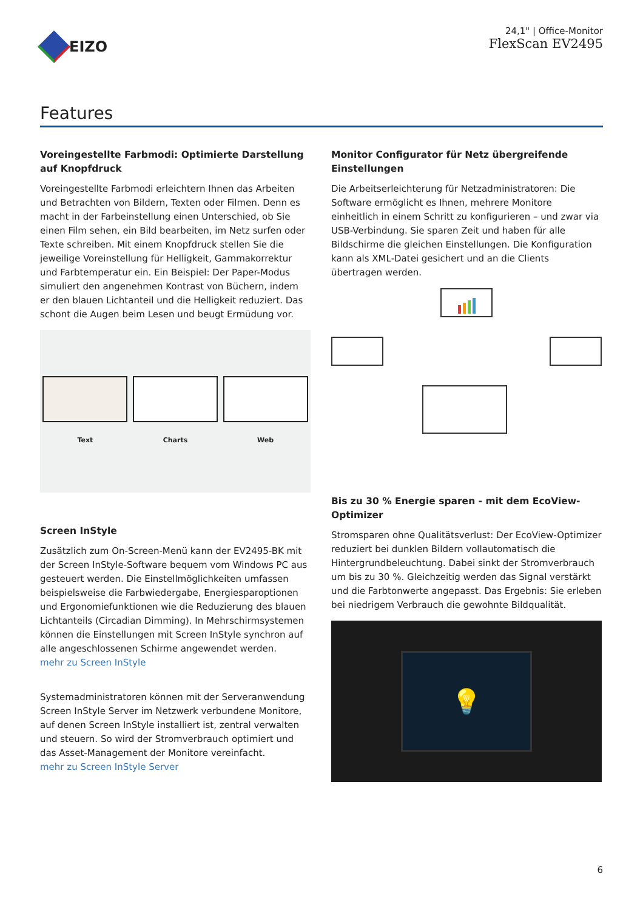EIZO
24,1" | Office-Monitor
FlexScan EV2495
Features
Voreingestellte Farbmodi: Optimierte Darstellung auf Knopfdruck
Voreingestellte Farbmodi erleichtern Ihnen das Arbeiten und Betrachten von Bildern, Texten oder Filmen. Denn es macht in der Farbeinstellung einen Unterschied, ob Sie einen Film sehen, ein Bild bearbeiten, im Netz surfen oder Texte schreiben. Mit einem Knopfdruck stellen Sie die jeweilige Voreinstellung für Helligkeit, Gammakorrektur und Farbtemperatur ein. Ein Beispiel: Der Paper-Modus simuliert den angenehmen Kontrast von Büchern, indem er den blauen Lichtanteil und die Helligkeit reduziert. Das schont die Augen beim Lesen und beugt Ermüdung vor.
Text
Charts
Web
Screen InStyle
Zusätzlich zum On-Screen-Menü kann der EV2495-BK mit der Screen InStyle-Software bequem vom Windows PC aus gesteuert werden. Die Einstellmöglichkeiten umfassen beispielsweise die Farbwiedergabe, Energiesparoptionen und Ergonomiefunktionen wie die Reduzierung des blauen Lichtanteils (Circadian Dimming). In Mehrschirmsystemen können die Einstellungen mit Screen InStyle synchron auf alle angeschlossenen Schirme angewendet werden.
mehr zu Screen InStyle
Systemadministratoren können mit der Serveranwendung Screen InStyle Server im Netzwerk verbundene Monitore, auf denen Screen InStyle installiert ist, zentral verwalten und steuern. So wird der Stromverbrauch optimiert und das Asset-Management der Monitore vereinfacht.
mehr zu Screen InStyle Server
Monitor Configurator für Netz übergreifende Einstellungen
Die Arbeitserleichterung für Netzadministratoren: Die Software ermöglicht es Ihnen, mehrere Monitore einheitlich in einem Schritt zu konfigurieren – und zwar via USB-Verbindung. Sie sparen Zeit und haben für alle Bildschirme die gleichen Einstellungen. Die Konfiguration kann als XML-Datei gesichert und an die Clients übertragen werden.
Bis zu 30 % Energie sparen - mit dem EcoView-Optimizer
Stromsparen ohne Qualitätsverlust: Der EcoView-Optimizer reduziert bei dunklen Bildern vollautomatisch die Hintergrundbeleuchtung. Dabei sinkt der Stromverbrauch um bis zu 30 %. Gleichzeitig werden das Signal verstärkt und die Farbtonwerte angepasst. Das Ergebnis: Sie erleben bei niedrigem Verbrauch die gewohnte Bildqualität.
💡
6